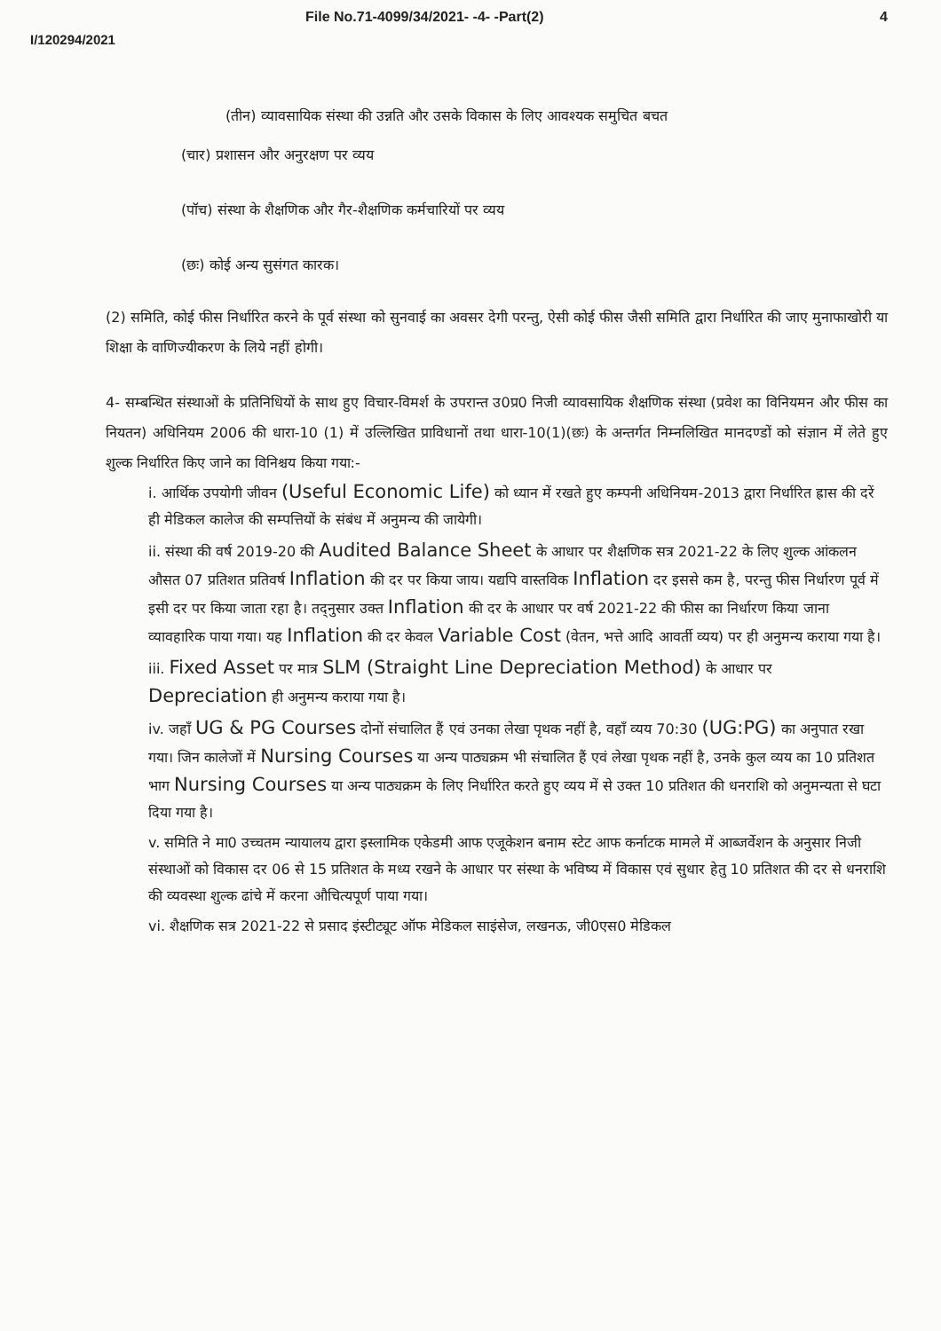File No.71-4099/34/2021- -4- -Part(2) 4
I/120294/2021
(तीन) व्यावसायिक संस्था की उन्नति और उसके विकास के लिए आवश्यक समुचित बचत
(चार) प्रशासन और अनुरक्षण पर व्यय
(पॉच) संस्था के शैक्षणिक और गैर-शैक्षणिक कर्मचारियों पर व्यय
(छः) कोई अन्य सुसंगत कारक।
(2) समिति, कोई फीस निर्धारित करने के पूर्व संस्था को सुनवाई का अवसर देगी परन्तु, ऐसी कोई फीस जैसी समिति द्वारा निर्धारित की जाए मुनाफाखोरी या शिक्षा के वाणिज्यीकरण के लिये नहीं होगी।
4- सम्बन्धित संस्थाओं के प्रतिनिधियों के साथ हुए विचार-विमर्श के उपरान्त उ0प्र0 निजी व्यावसायिक शैक्षणिक संस्था (प्रवेश का विनियमन और फीस का नियतन) अधिनियम 2006 की धारा-10 (1) में उल्लिखित प्राविधानों तथा धारा-10(1)(छः) के अन्तर्गत निम्नलिखित मानदण्डों को संज्ञान में लेते हुए शुल्क निर्धारित किए जाने का विनिश्चय किया गया:-
i. आर्थिक उपयोगी जीवन (Useful Economic Life) को ध्यान में रखते हुए कम्पनी अधिनियम-2013 द्वारा निर्धारित ह्रास की दरें ही मेडिकल कालेज की सम्पत्तियों के संबंध में अनुमन्य की जायेगी।
ii. संस्था की वर्ष 2019-20 की Audited Balance Sheet के आधार पर शैक्षणिक सत्र 2021-22 के लिए शुल्क आंकलन औसत 07 प्रतिशत प्रतिवर्ष Inflation की दर पर किया जाय। यद्यपि वास्तविक Inflation दर इससे कम है, परन्तु फीस निर्धारण पूर्व में इसी दर पर किया जाता रहा है। तद्नुसार उक्त Inflation की दर के आधार पर वर्ष 2021-22 की फीस का निर्धारण किया जाना व्यावहारिक पाया गया। यह Inflation की दर केवल Variable Cost (वेतन, भत्ते आदि आवर्ती व्यय) पर ही अनुमन्य कराया गया है।
iii. Fixed Asset पर मात्र SLM (Straight Line Depreciation Method) के आधार पर Depreciation ही अनुमन्य कराया गया है।
iv. जहॉं UG & PG Courses दोनों संचालित हैं एवं उनका लेखा पृथक नहीं है, वहॉं व्यय 70:30 (UG:PG) का अनुपात रखा गया। जिन कालेजों में Nursing Courses या अन्य पाठ्यक्रम भी संचालित हैं एवं लेखा पृथक नहीं है, उनके कुल व्यय का 10 प्रतिशत भाग Nursing Courses या अन्य पाठ्यक्रम के लिए निर्धारित करते हुए व्यय में से उक्त 10 प्रतिशत की धनराशि को अनुमन्यता से घटा दिया गया है।
v. समिति ने मा0 उच्चतम न्यायालय द्वारा इस्लामिक एकेडमी आफ एजूकेशन बनाम स्टेट आफ कर्नाटक मामले में आब्जर्वेशन के अनुसार निजी संस्थाओं को विकास दर 06 से 15 प्रतिशत के मध्य रखने के आधार पर संस्था के भविष्य में विकास एवं सुधार हेतु 10 प्रतिशत की दर से धनराशि की व्यवस्था शुल्क ढांचे में करना औचित्यपूर्ण पाया गया।
vi. शैक्षणिक सत्र 2021-22 से प्रसाद इंस्टीट्यूट ऑफ मेडिकल साइंसेज, लखनऊ, जी0एस0 मेडिकल